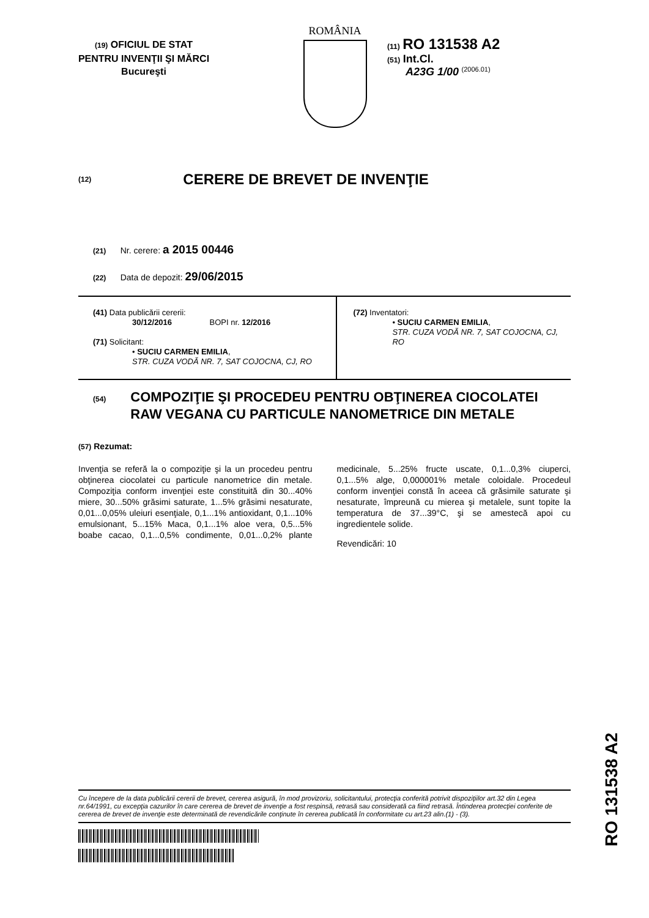(19) OFICIUL DE STAT
PENTRU INVENŢII ŞI MĂRCI
Bucureşti
ROMÂNIA
(11) RO 131538 A2
(51) Int.Cl.
A23G 1/00 <sup>(2006.01)</sup>
(12)
CERERE DE BREVET DE INVENŢIE
(21) Nr. cerere: a 2015 00446
(22) Data de depozit: 29/06/2015
(41) Data publicării cererii:
30/12/2016 BOPI nr. 12/2016
(71) Solicitant:
• SUCIU CARMEN EMILIA,
STR. CUZA VODĂ NR. 7, SAT COJOCNA, CJ, RO
(72) Inventatori:
• SUCIU CARMEN EMILIA,
STR. CUZA VODĂ NR. 7, SAT COJOCNA, CJ, RO
(54)
COMPOZIŢIE ŞI PROCEDEU PENTRU OBŢINEREA CIOCOLATEI RAW VEGANA CU PARTICULE NANOMETRICE DIN METALE
(57) Rezumat:
Invenţia se referă la o compoziţie şi la un procedeu pentru obţinerea ciocolatei cu particule nanometrice din metale. Compoziţia conform invenţiei este constituită din 30...40% miere, 30...50% grăsimi saturate, 1...5% grăsimi nesaturate, 0,01...0,05% uleiuri esenţiale, 0,1...1% antioxidant, 0,1...10% emulsionant, 5...15% Maca, 0,1...1% aloe vera, 0,5...5% boabe cacao, 0,1...0,5% condimente, 0,01...0,2% plante medicinale, 5...25% fructe uscate, 0,1...0,3% ciuperci, 0,1...5% alge, 0,000001% metale coloidale. Procedeul conform invenţiei constă în aceea că grăsimile saturate şi nesaturate, împreună cu mierea şi metalele, sunt topite la temperatura de 37...39°C, şi se amestecă apoi cu ingredientele solide.
Revendicări: 10
Cu începere de la data publicării cererii de brevet, cererea asigură, în mod provizoriu, solicitantului, protecţia conferită potrivit dispoziţiilor art.32 din Legea nr.64/1991, cu excepţia cazurilor în care cererea de brevet de invenţie a fost respinsă, retrasă sau considerată ca fiind retrasă. Întinderea protecţiei conferite de cererea de brevet de invenţie este determinată de revendicările conţinute în cererea publicată în conformitate cu art.23 alin.(1) - (3).
RO 131538 A2